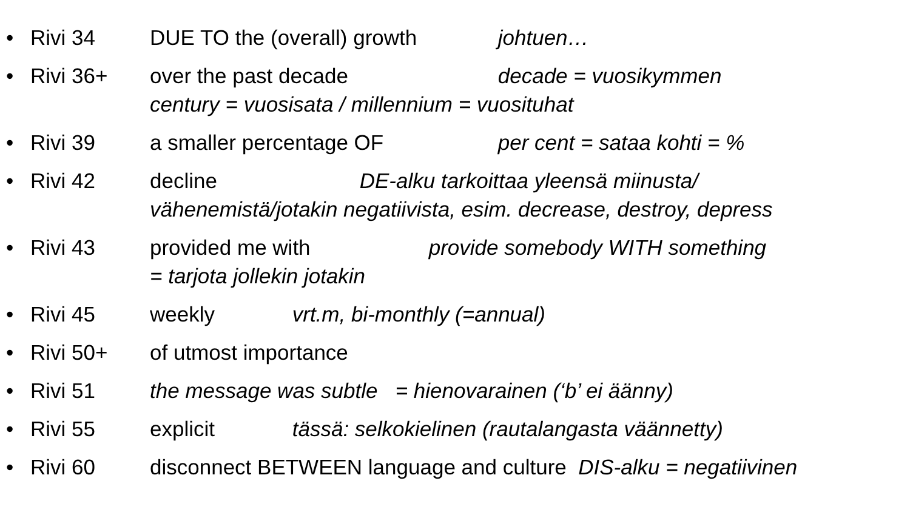• Rivi 34 DUE TO the (overall) growth johtuen…
• Rivi 36+ over the past decade decade = vuosikymmen
century = vuosisata / millennium = vuosituhat
• Rivi 39 a smaller percentage OF per cent = sataa kohti = %
• Rivi 42 decline DE-alku tarkoittaa yleensä miinusta/
vähenemistä/jotakin negatiivista, esim. decrease, destroy, depress
• Rivi 43 provided me with provide somebody WITH something
= tarjota jollekin jotakin
• Rivi 45 weekly vrt.m, bi-monthly (=annual)
• Rivi 50+ of utmost importance
• Rivi 51 the message was subtle = hienovarainen (‘b’ ei äänny)
• Rivi 55 explicit tässä: selkokielinen (rautalangasta väännetty)
• Rivi 60 disconnect BETWEEN language and culture DIS-alku = negatiivinen